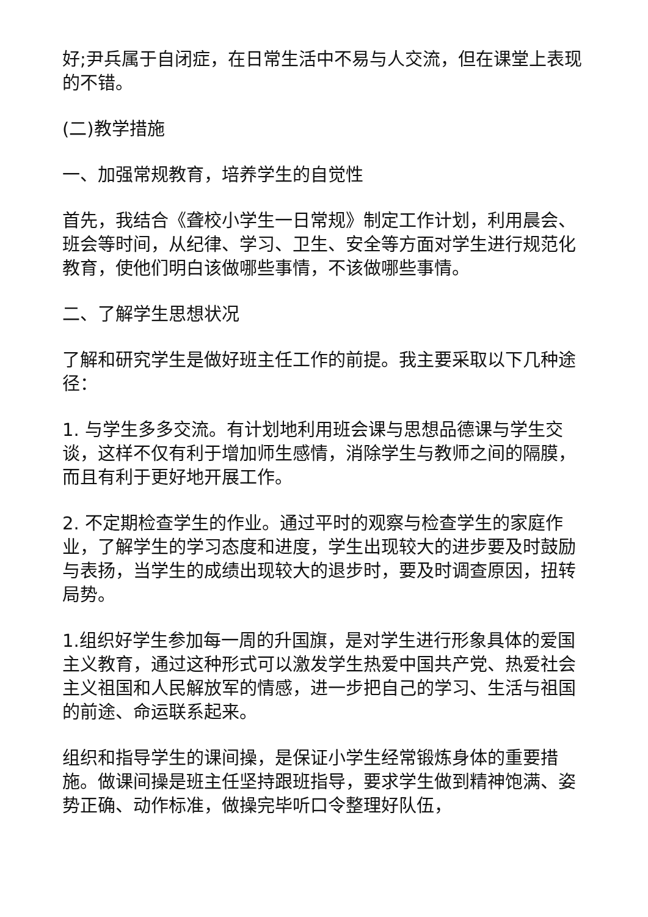好;尹兵属于自闭症，在日常生活中不易与人交流，但在课堂上表现的不错。
(二)教学措施
一、加强常规教育，培养学生的自觉性
首先，我结合《聋校小学生一日常规》制定工作计划，利用晨会、班会等时间，从纪律、学习、卫生、安全等方面对学生进行规范化教育，使他们明白该做哪些事情，不该做哪些事情。
二、了解学生思想状况
了解和研究学生是做好班主任工作的前提。我主要采取以下几种途径：
1. 与学生多多交流。有计划地利用班会课与思想品德课与学生交谈，这样不仅有利于增加师生感情，消除学生与教师之间的隔膜，而且有利于更好地开展工作。
2. 不定期检查学生的作业。通过平时的观察与检查学生的家庭作业，了解学生的学习态度和进度，学生出现较大的进步要及时鼓励与表扬，当学生的成绩出现较大的退步时，要及时调查原因，扭转局势。
1.组织好学生参加每一周的升国旗，是对学生进行形象具体的爱国主义教育，通过这种形式可以激发学生热爱中国共产党、热爱社会主义祖国和人民解放军的情感，进一步把自己的学习、生活与祖国的前途、命运联系起来。
组织和指导学生的课间操，是保证小学生经常锻炼身体的重要措施。做课间操是班主任坚持跟班指导，要求学生做到精神饱满、姿势正确、动作标准，做操完毕听口令整理好队伍，